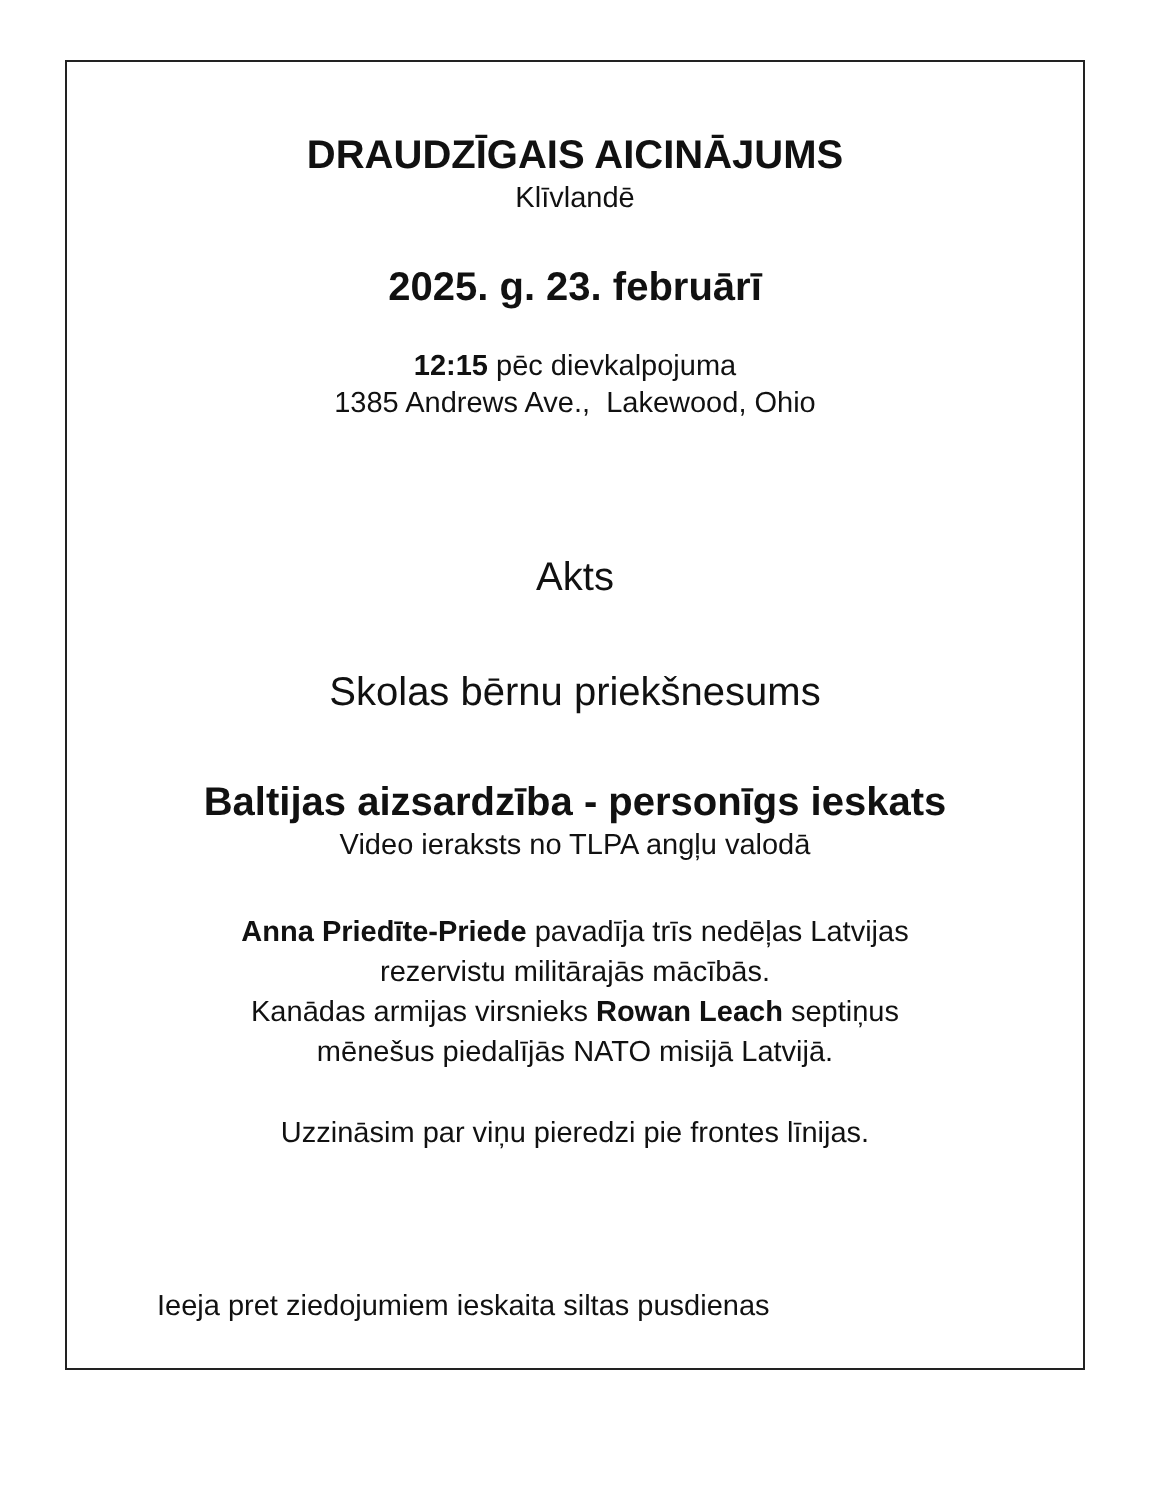DRAUDZĪGAIS AICINĀJUMS
Klīvlandē
2025. g. 23. februārī
12:15 pēc dievkalpojuma
1385 Andrews Ave., Lakewood, Ohio
Akts
Skolas bērnu priekšnesums
Baltijas aizsardzība - personīgs ieskats
Video ieraksts no TLPA angļu valodā
Anna Priedīte-Priede pavadīja trīs nedēļas Latvijas
rezervistu militārajās mācībās.
Kanādas armijas virsnieks Rowan Leach septiņus
mēnešus piedalījās NATO misijā Latvijā.
Uzzināsim par viņu pieredzi pie frontes līnijas.
Ieeja pret ziedojumiem ieskaita siltas pusdienas